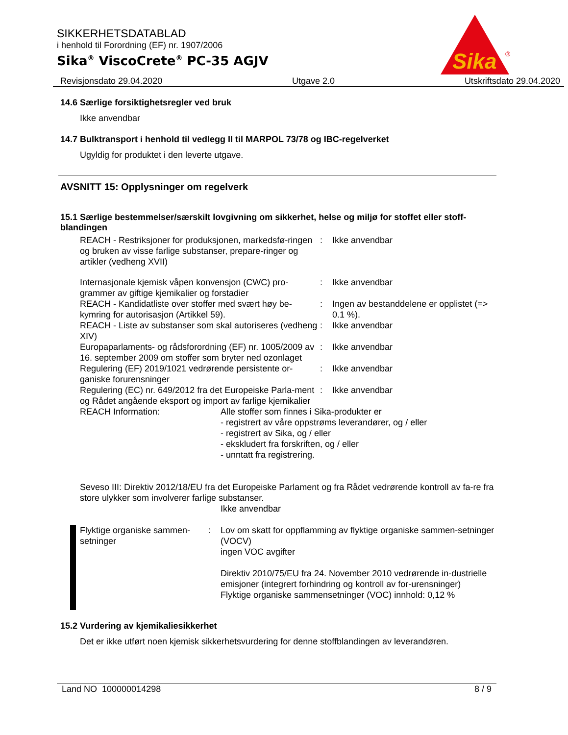SIKKERHETSDATABLAD
i henhold til Forordning (EF) nr. 1907/2006
Sika<sup>®</sup> ViscoCrete<sup>®</sup> PC-35 AGJV
Sika
®
Revisjonsdato 29.04.2020 Utgave 2.0 Utskriftsdato 29.04.2020
14.6 Særlige forsiktighetsregler ved bruk
Ikke anvendbar
14.7 Bulktransport i henhold til vedlegg II til MARPOL 73/78 og IBC-regelverket
Ugyldig for produktet i den leverte utgave.
AVSNITT 15: Opplysninger om regelverk
15.1 Særlige bestemmelser/særskilt lovgivning om sikkerhet, helse og miljø for stoffet eller stoff-blandingen
REACH - Restriksjoner for produksjonen, markedsfø-ringen og bruken av visse farlige substanser, prepare-ringer og artikler (vedheng XVII)
: Ikke anvendbar
Internasjonale kjemisk våpen konvensjon (CWC) pro-grammer av giftige kjemikalier og forstadier
: Ikke anvendbar
REACH - Kandidatliste over stoffer med svært høy be-kymring for autorisasjon (Artikkel 59).
: Ingen av bestanddelene er opplistet (=> 0.1 %).
REACH - Liste av substanser som skal autoriseres (vedheng XIV)
: Ikke anvendbar
Europaparlaments- og rådsforordning (EF) nr. 1005/2009 av 16. september 2009 om stoffer som bryter ned ozonlaget
: Ikke anvendbar
Regulering (EF) 2019/1021 vedrørende persistente or-ganiske forurensninger
: Ikke anvendbar
Regulering (EC) nr. 649/2012 fra det Europeiske Parla-ment og Rådet angående eksport og import av farlige kjemikalier
: Ikke anvendbar
REACH Information: Alle stoffer som finnes i Sika-produkter er
- registrert av våre oppstrøms leverandører, og / eller
- registrert av Sika, og / eller
- ekskludert fra forskriften, og / eller
- unntatt fra registrering.
Seveso III: Direktiv 2012/18/EU fra det Europeiske Parlament og fra Rådet vedrørende kontroll av fa-re fra store ulykker som involverer farlige substanser.
Ikke anvendbar
Flyktige organiske sammen-setninger
: Lov om skatt for oppflamming av flyktige organiske sammen-setninger (VOCV)
ingen VOC avgifter
Direktiv 2010/75/EU fra 24. November 2010 vedrørende in-dustrielle emisjoner (integrert forhindring og kontroll av for-urensninger)
Flyktige organiske sammensetninger (VOC) innhold: 0,12 %
15.2 Vurdering av kjemikaliesikkerhet
Det er ikke utført noen kjemisk sikkerhetsvurdering for denne stoffblandingen av leverandøren.
Land NO 100000014298 8 / 9